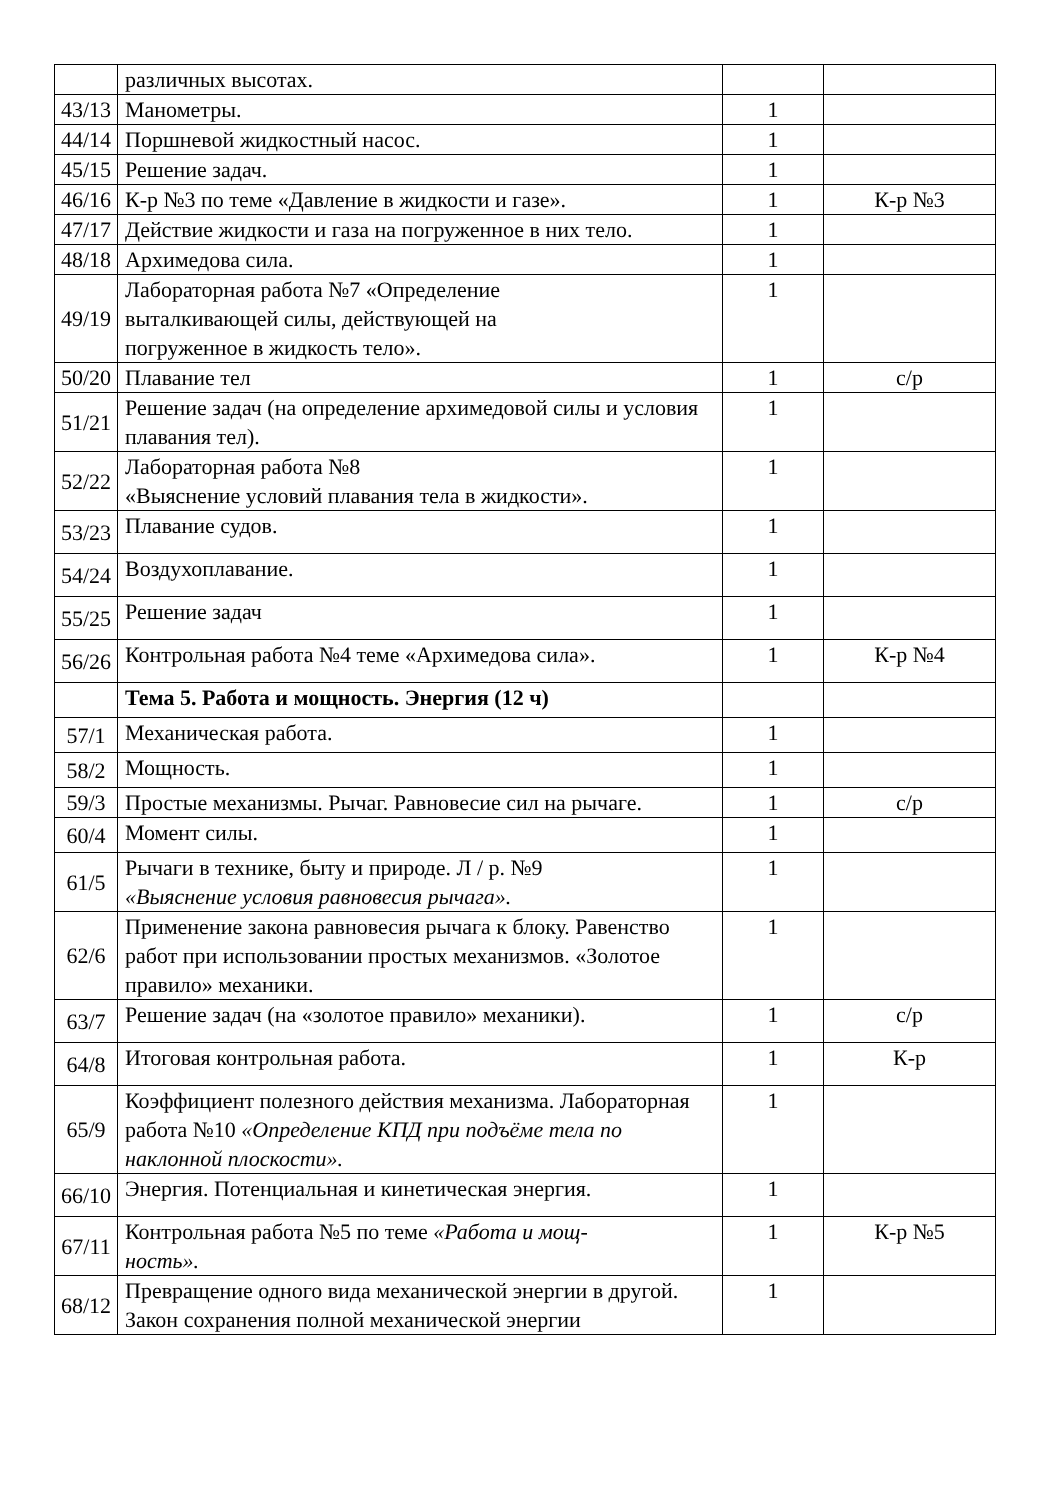| | различных высотах. | | |
| 43/13 | Манометры. | 1 | |
| 44/14 | Поршневой жидкостный насос. | 1 | |
| 45/15 | Решение задач. | 1 | |
| 46/16 | К-р №3 по теме «Давление в жидкости и газе». | 1 | К-р №3 |
| 47/17 | Действие жидкости и газа на погруженное в них тело. | 1 | |
| 48/18 | Архимедова сила. | 1 | |
| 49/19 | Лабораторная работа №7 «Определение выталкивающей силы, действующей на погруженное в жидкость тело». | 1 | |
| 50/20 | Плавание тел | 1 | с/р |
| 51/21 | Решение задач (на определение архимедовой силы и условия плавания тел). | 1 | |
| 52/22 | Лабораторная работа №8 «Выяснение условий плавания тела в жидкости». | 1 | |
| 53/23 | Плавание судов. | 1 | |
| 54/24 | Воздухоплавание. | 1 | |
| 55/25 | Решение задач | 1 | |
| 56/26 | Контрольная работа №4 теме «Архимедова сила». | 1 | К-р №4 |
| | Тема 5. Работа и мощность. Энергия (12 ч) | | |
| 57/1 | Механическая работа. | 1 | |
| 58/2 | Мощность. | 1 | |
| 59/3 | Простые механизмы. Рычаг. Равновесие сил на рычаге. | 1 | с/р |
| 60/4 | Момент силы. | 1 | |
| 61/5 | Рычаги в технике, быту и природе. Л / р. №9 «Выяснение условия равновесия рычага». | 1 | |
| 62/6 | Применение закона равновесия рычага к блоку. Равенство работ при использовании простых механизмов. «Золотое правило» механики. | 1 | |
| 63/7 | Решение задач (на «золотое правило» механики). | 1 | с/р |
| 64/8 | Итоговая контрольная работа. | 1 | К-р |
| 65/9 | Коэффициент полезного действия механизма. Лабораторная работа №10 «Определение КПД при подъёме тела по наклонной плоскости». | 1 | |
| 66/10 | Энергия. Потенциальная и кинетическая энергия. | 1 | |
| 67/11 | Контрольная работа №5 по теме «Работа и мощ- ность». | 1 | К-р №5 |
| 68/12 | Превращение одного вида механической энергии в другой. Закон сохранения полной механической энергии | 1 | |